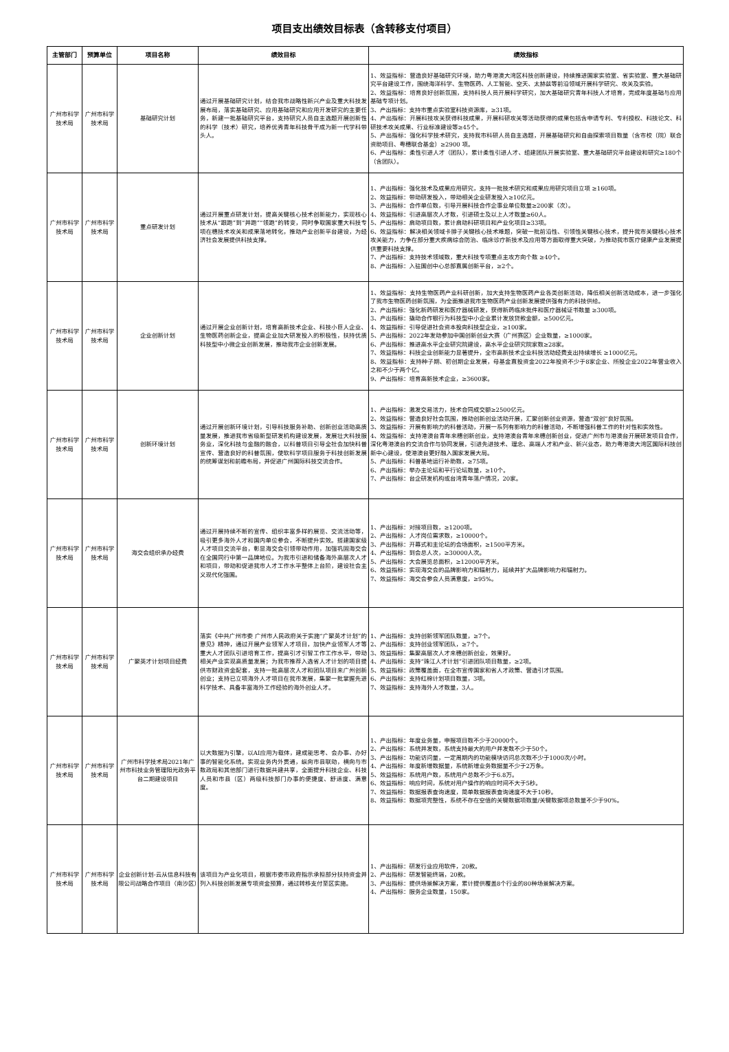项目支出绩效目标表（含转移支付项目）
| 主管部门 | 预算单位 | 项目名称 | 绩效目标 | 绩效指标 |
| --- | --- | --- | --- | --- |
| 广州市科学技术局 | 广州市科学技术局 | 基础研究计划 | 通过开展基础研究计划，结合我市战略性新兴产业及重大科技发展布局，落实基础研究、应用基础研究和应用开发研究的主要任务，新建一批基础研究平台，支持研究人员自主选题开展创新性的科学（技术）研究，培养优秀青年科技骨干成为新一代学科带头人。 | 1、效益指标：营造良好基础研究环境，助力粤港澳大湾区科技创新建设，持续推进国家实验室、省实验室、重大基础研究平台建设工作，围绕海洋科学、生物医药、人工智能、空天、太赫兹等前沿领域开展科学研究、攻关及实验。 2、效益指标：培育良好创新氛围，支持科技人员开展科学研究，加大基础研究青年科技人才培育，完成年度基础与应用基础专项计划。 3、产出指标：支持市重点实验室科技资源库，≥31项。 4、产出指标：开展科技攻关获得科技成果，开展科研攻关等活动获得的成果包括含申请专利、专利授权、科技论文、科研技术攻关成果、行业标准建设等≥45个。 5、产出指标：强化科学技术研究，支持我市科研人员自主选题，开展基础研究和自由探索项目数量（含市校（院）联合资助项目、粤穗联合基金）≥2900 项。 6、产出指标：柔性引进人才（团队），累计柔性引进人才、组建团队开展实验室、重大基础研究平台建设和研究≥180个（含团队）。 |
| 广州市科学技术局 | 广州市科学技术局 | 重点研发计划 | 通过开展重点研发计划，提高关键核心技术创新能力，实现核心技术从“跟跑”到“并跑”“领跑”的转变，同时争取国家重大科技专项在穗技术攻关和成果落地转化，推动产业创新平台建设，为经济社会发展提供科技支撑。 | 1、产出指标：强化技术及成果应用研究，支持一批技术研究和成果应用研究项目立项 ≥160项。 2、效益指标：带动研发投入，带动相关企业研发投入≥10亿元。 3、产出指标：合作单位数，引导开展科技合作企事业单位数量≥200家（次）。 4、效益指标：引进高层次人才数，引进硕士及以上人才数量≥60人。 5、产出指标：启动项目数，累计启动科研项目和产业化项目≥33项。 6、效益指标：解决相关领域卡脖子关键核心技术难题，突破一批前沿性、引领性关键核心技术，提升我市关键核心技术攻关能力，力争在部分重大疾病综合防治、临床诊疗新技术及应用等方面取得重大突破，为推动我市医疗健康产业发展提供重要科技支撑。 7、产出指标：支持技术领域数，重大科技专项重点主攻方向个数 ≥40个。 8、产出指标：入驻国创中心总部直属创新平台，≥2个。 |
| 广州市科学技术局 | 广州市科学技术局 | 企业创新计划 | 通过开展企业创新计划，培育高新技术企业、科技小巨人企业、生物医药创新企业，提高企业加大研发投入的积极性，扶持优质科技型中小微企业创新发展，推动我市企业创新发展。 | 1、效益指标：支持生物医药产业科研创新，加大支持生物医药产业各类创新活动，降低相关创新活动成本，进一步强化了我市生物医药创新氛围，为全面推进我市生物医药产业创新发展提供强有力的科技供给。 2、产出指标：强化新药研发和医疗器械研发，获得新药临床批件和医疗器械证书数量 ≥300项。 3、产出指标：撬动合作银行为科技型中小企业累计发放贷款金额，≥500亿元。 4、效益指标：引导促进社会资本投向科技型企业，≥100家。 5、产出指标：2022年发动参加中国创新创业大赛（广州赛区）企业数量，≥1000家。 6、产出指标：推进高水平企业研究院建设，高水平企业研究院家数≥28家。 7、效益指标：科技企业创新能力显著提升，全市高新技术企业科技活动经费支出持续增长 ≥1000亿元。 8、效益指标：支持种子期、初创期企业发展，母基金直投资金2022年投资不少于8家企业、所投企业2022年营业收入之和不少于两个亿。 9、产出指标：培育高新技术企业，≥3600家。 |
| 广州市科学技术局 | 广州市科学技术局 | 创新环境计划 | 通过开展创新环境计划，引导科技服务补助、创新创业活动高质量发展，推进我市省级新型研发机构建设发展，发展壮大科技服务业，深化科技与金融的融合，以科普项目引导全社会加快科普宣传、营造良好的科普氛围，使软科学项目服务于科技创新发展的统筹谋划和前瞻布局，并促进广州国际科技交流合作。 | 1、产出指标：激发交易活力，技术合同成交额≥2500亿元。 2、效益指标：营造良好社会氛围，推动创新创业活动开展，汇聚创新创业资源，营造“双创”良好氛围。 3、效益指标：开展有影响力的科普活动，开展一系列有影响力的科普活动，不断增强科普工作的针对性和实效性。 4、效益指标：支持港澳台青年来穗创新创业，支持港澳台青年来穗创新创业，促进广州市与港澳台开展研发项目合作，深化粤港澳台的交流合作与协同发展，引进先进技术、理念、高端人才和产业、新兴业态，助力粤港澳大湾区国际科技创新中心建设，使港澳台更好融入国家发展大局。 5、产出指标：科普基地运行补助数，≥75项。 6、产出指标：举办主论坛和平行论坛数量，≥10个。 7、产出指标：台企研发机构或台湾青年落户情况，20家。 |
| 广州市科学技术局 | 广州市科学技术局 | 海交会组织承办经费 | 通过开展持续不断的宣传、组织丰富多样的展览、交流活动等，吸引更多海外人才和国内单位参会，不断提升实效。搭建国家级人才项目交流平台，彰显海交会引领带动作用，加强巩固海交会在全国同行中第一品牌地位。为我市引进和储备海外高层次人才和项目，带动和促进我市人才工作水平整体上台阶，建设社会主义现代化强国。 | 1、产出指标：对接项目数，≥1200项。 2、产出指标：人才岗位需求数，≥10000个。 3、产出指标：开幕式和主论坛的会场面积，≥1500平方米。 4、产出指标：到会总人次，≥30000人次。 5、产出指标：大会展览总面积，≥12000平方米。 6、效益指标：实现海交会的品牌影响力和辐射力，延续并扩大品牌影响力和辐射力。 7、效益指标：海交会参会人员满意度，≥95%。 |
| 广州市科学技术局 | 广州市科学技术局 | 广聚英才计划项目经费 | 落实《中共广州市委 广州市人民政府关于实施“广聚英才计划”的意见》精神，通过开展产业领军人才项目，加快产业领军人才等重大人才团队引进培育工作，提高引才引智工作工作水平，带动相关产业实现高质量发展；为我市推荐入选省人才计划的项目提供市财政资金配套，支持一批高层次人才和团队项目来广州创新创业；支持已立项海外人才项目在我市发展，集聚一批掌握先进科学技术、具备丰富海外工作经验的海外创业人才。 | 1、产出指标：支持创新领军团队数量，≥7个。 2、产出指标：支持创业领军团队，≥7个。 3、效益指标：集聚高层次人才来穗创新创业，效果好。 4、产出指标：支持“珠江人才计划”引进团队项目数量，≥2项。 5、效益指标：政策覆盖面，在全市宣传国家和省人才政策、营造引才氛围。 6、产出指标：支持红棉计划项目数量，3项。 7、效益指标：支持海外人才数量，3人。 |
| 广州市科学技术局 | 广州市科学技术局 | 广州市科学技术局2021年广州市科技业务管理阳光政务平台二期建设项目 | 以大数据为引擎，以AI应用为载体，建成能思考、会办事、办好事的智能化系统。实现业务内外贯通，纵向市县联动，横向与市数政局和其他部门进行数据共建共享，全面提升科技企业、科技人员和市县（区）两级科技部门办事的便捷度、舒适度、满意度。 | 1、产出指标：年度业务量，申报项目数不少于20000个。 2、产出指标：系统并发数，系统支持最大的用户并发数不少于50个。 3、产出指标：功能访问量，一定周期内的功能模块访问总次数不少于1000次/小时。 4、产出指标：年度新增数据量，系统新增业务数据量不少于2万条。 5、效益指标：系统用户数，系统用户总数不少于6.8万。 6、效益指标：响应时间，系统对用户操作的响应时间不大于5秒。 7、效益指标：数据报表查询速度，简单数据报表查询速度不大于10秒。 8、效益指标：数据项完整性，系统不存在空值的关键数据项数量/关键数据项总数量不少于90%。 |
| 广州市科学技术局 | 广州市科学技术局 | 企业创新计划-云从信息科技有限公司战略合作项目（南沙区） | 该项目为产业化项目，根据市委市政府指示承担部分扶持资金并列入科技创新发展专项资金预算，通过转移支付至区实施。 | 1、产出指标：研发行业应用软件，20款。 2、产出指标：研发智能终端，20款。 3、产出指标：提供场景解决方案，累计提供覆盖8个行业的80种场景解决方案。 4、产出指标：服务企业数量，150家。 |